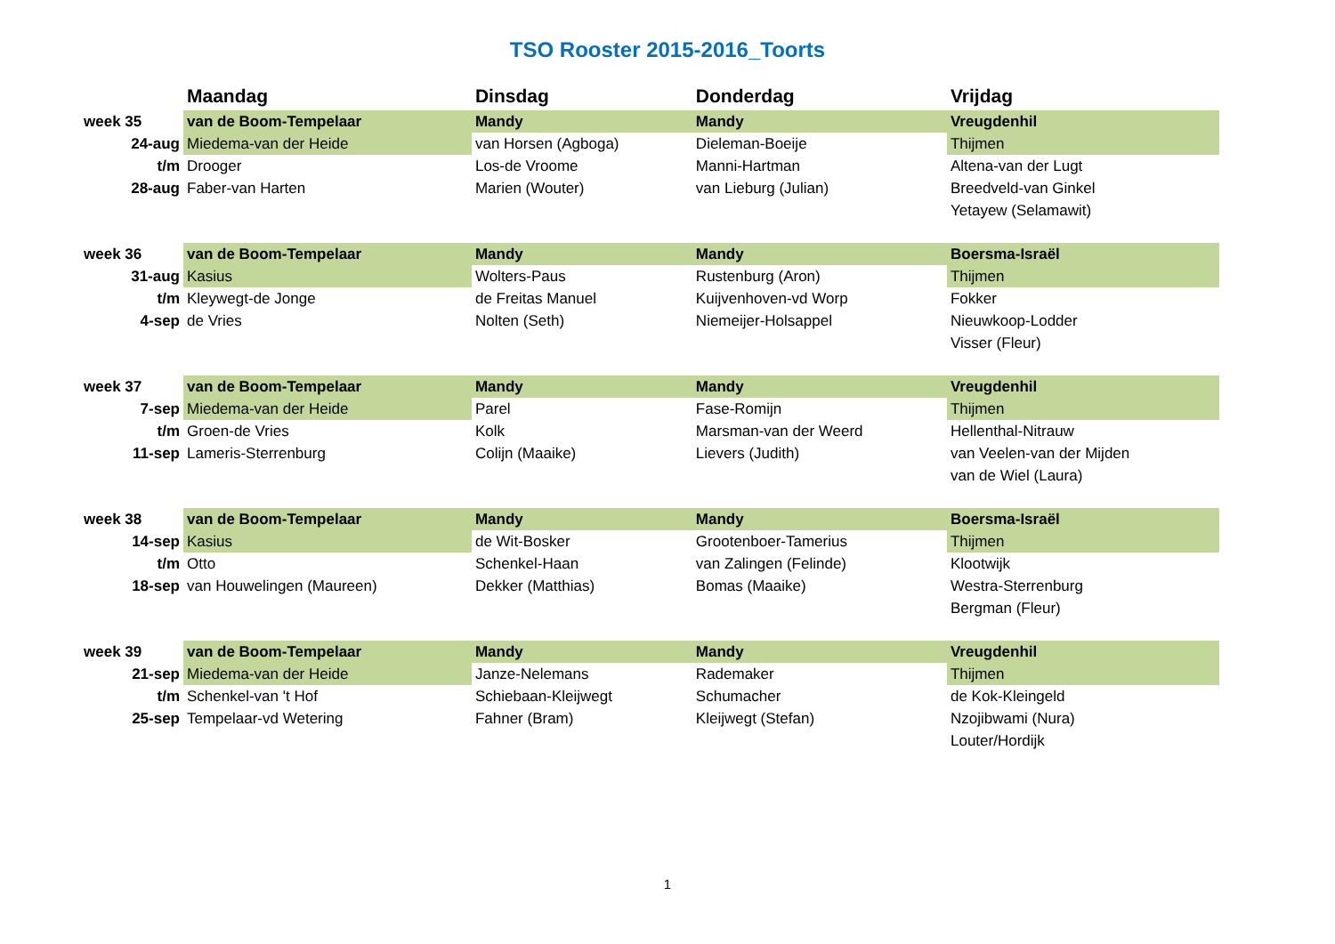TSO Rooster 2015-2016_Toorts
| | Maandag | Dinsdag | Donderdag | Vrijdag |
| --- | --- | --- | --- | --- |
| week 35 | van de Boom-Tempelaar | Mandy | Mandy | Vreugdenhil |
| 24-aug | Miedema-van der Heide | van Horsen (Agboga) | Dieleman-Boeije | Thijmen |
| t/m | Drooger | Los-de Vroome | Manni-Hartman | Altena-van der Lugt |
| 28-aug | Faber-van Harten | Marien (Wouter) | van Lieburg (Julian) | Breedveld-van Ginkel |
| | | | | Yetayew (Selamawit) |
| week 36 | van de Boom-Tempelaar | Mandy | Mandy | Boersma-Israël |
| 31-aug | Kasius | Wolters-Paus | Rustenburg (Aron) | Thijmen |
| t/m | Kleywegt-de Jonge | de Freitas Manuel | Kuijvenhoven-vd Worp | Fokker |
| 4-sep | de Vries | Nolten (Seth) | Niemeijer-Holsappel | Nieuwkoop-Lodder |
| | | | | Visser (Fleur) |
| week 37 | van de Boom-Tempelaar | Mandy | Mandy | Vreugdenhil |
| 7-sep | Miedema-van der Heide | Parel | Fase-Romijn | Thijmen |
| t/m | Groen-de Vries | Kolk | Marsman-van der Weerd | Hellenthal-Nitrauw |
| 11-sep | Lameris-Sterrenburg | Colijn (Maaike) | Lievers (Judith) | van Veelen-van der Mijden |
| | | | | van de Wiel (Laura) |
| week 38 | van de Boom-Tempelaar | Mandy | Mandy | Boersma-Israël |
| 14-sep | Kasius | de Wit-Bosker | Grootenboer-Tamerius | Thijmen |
| t/m | Otto | Schenkel-Haan | van Zalingen (Felinde) | Klootwijk |
| 18-sep | van Houwelingen (Maureen) | Dekker (Matthias) | Bomas (Maaike) | Westra-Sterrenburg |
| | | | | Bergman (Fleur) |
| week 39 | van de Boom-Tempelaar | Mandy | Mandy | Vreugdenhil |
| 21-sep | Miedema-van der Heide | Janze-Nelemans | Rademaker | Thijmen |
| t/m | Schenkel-van 't Hof | Schiebaan-Kleijwegt | Schumacher | de Kok-Kleingeld |
| 25-sep | Tempelaar-vd Wetering | Fahner (Bram) | Kleijwegt (Stefan) | Nzojibwami (Nura) |
| | | | | Louter/Hordijk |
1